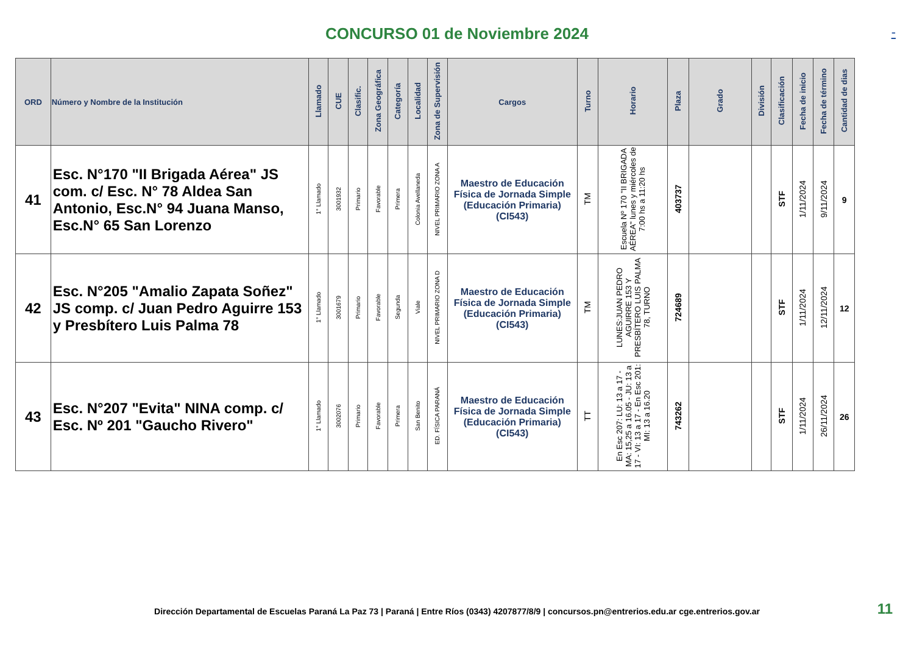CONCURSO 01 de Noviembre 2024
-
| ORD | Número y Nombre de la Institución | Llamado | CUE | Clasific. | Zona Geográfica | Categoría | Localidad | Zona de Supervisión | Cargos | Turno | Horario | Plaza | Grado | División | Clasificación | Fecha de inicio | Fecha de término | Cantidad de dias |
| --- | --- | --- | --- | --- | --- | --- | --- | --- | --- | --- | --- | --- | --- | --- | --- | --- | --- | --- |
| 41 | Esc. N°170 "II Brigada Aérea" JS com. c/ Esc. N° 78 Aldea San Antonio, Esc.N° 94 Juana Manso, Esc.N° 65 San Lorenzo | 1° Llamado | 3001932 | Primario | Favorable | Primera | Colonia Avellaneda | NIVEL PRIMARIO ZONA A | Maestro de Educación Física de Jornada Simple (Educación Primaria) (CI543) | TM | Escuela Nº 170 "II BRIGADA AÉREA" lunes y miércoles de 7:00 hs a 11:20 hs | 403737 | | | STF | 1/11/2024 | 9/11/2024 | 9 |
| 42 | Esc. N°205 "Amalio Zapata Soñez" JS comp. c/ Juan Pedro Aguirre 153 y Presbítero Luis Palma 78 | 1° Llamado | 3001679 | Primario | Favorable | Segunda | Viale | NIVEL PRIMARIO ZONA D | Maestro de Educación Física de Jornada Simple (Educación Primaria) (CI543) | TM | LUNES:JUAN PEDRO AGUIRRE 153 Y PRESBÍTERO LUIS PALMA 78, TURNO | 724689 | | | STF | 1/11/2024 | 12/11/2024 | 12 |
| 43 | Esc. N°207 "Evita" NINA comp. c/ Esc. Nº 201 "Gaucho Rivero" | 1° Llamado | 3002076 | Primario | Favorable | Primera | San Benito | ED. FÍSICA PARANÁ | Maestro de Educación Física de Jornada Simple (Educación Primaria) (CI543) | TT | En Esc 207: LU: 13 a 17 - MA: 15,25 a 16.05 - JU: 13 a 17 - VI: 13 a 17 - En Esc 201: MI: 13 a 16.20 | 743262 | | | STF | 1/11/2024 | 26/11/2024 | 26 |
Dirección Departamental de Escuelas Paraná La Paz 73 | Paraná | Entre Ríos (0343) 4207877/8/9 | concursos.pn@entrerios.edu.ar cge.entrerios.gov.ar 11